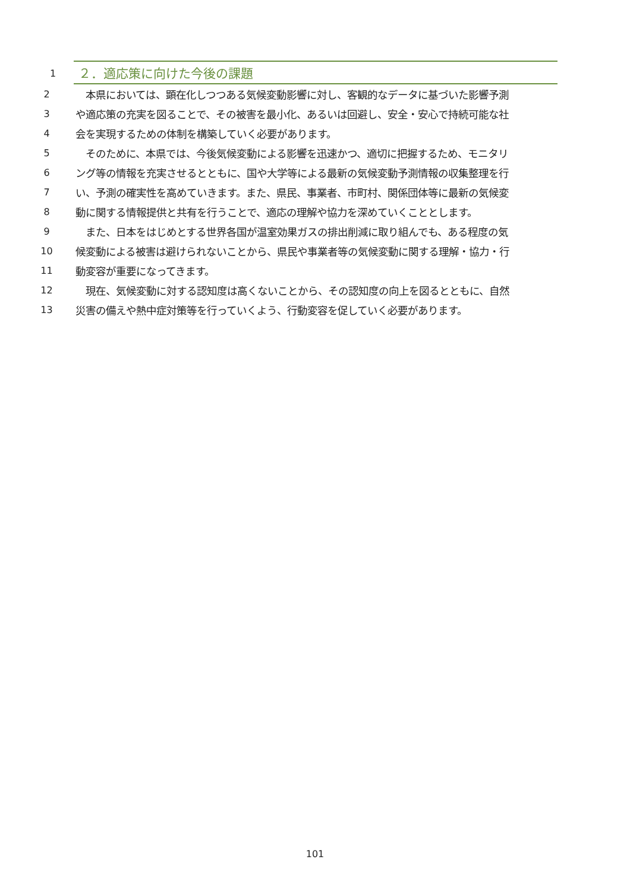1
２．適応策に向けた今後の課題
2 　本県においては、顕在化しつつある気候変動影響に対し、客観的なデータに基づいた影響予測
3 や適応策の充実を図ることで、その被害を最小化、あるいは回避し、安全・安心で持続可能な社
4 会を実現するための体制を構築していく必要があります。
5 　そのために、本県では、今後気候変動による影響を迅速かつ、適切に把握するため、モニタリ
6 ング等の情報を充実させるとともに、国や大学等による最新の気候変動予測情報の収集整理を行
7 い、予測の確実性を高めていきます。また、県民、事業者、市町村、関係団体等に最新の気候変
8 動に関する情報提供と共有を行うことで、適応の理解や協力を深めていくこととします。
9 　また、日本をはじめとする世界各国が温室効果ガスの排出削減に取り組んでも、ある程度の気
10 候変動による被害は避けられないことから、県民や事業者等の気候変動に関する理解・協力・行
11 動変容が重要になってきます。
12 　現在、気候変動に対する認知度は高くないことから、その認知度の向上を図るとともに、自然
13 災害の備えや熱中症対策等を行っていくよう、行動変容を促していく必要があります。
101